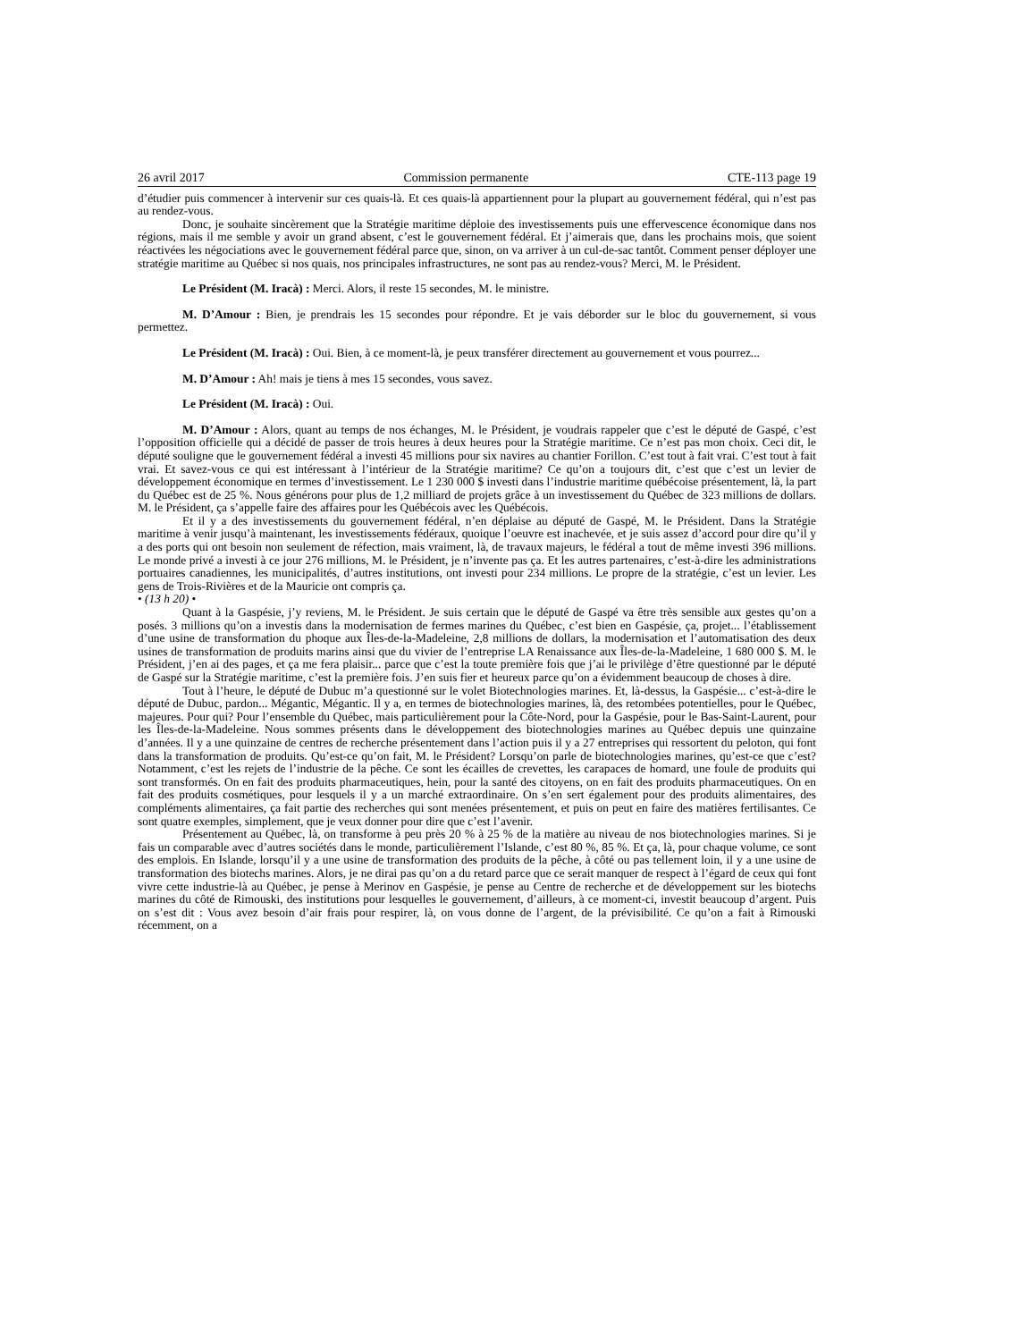26 avril 2017 Commission permanente CTE-113 page 19
d’étudier puis commencer à intervenir sur ces quais-là. Et ces quais-là appartiennent pour la plupart au gouvernement fédéral, qui n’est pas au rendez-vous.
Donc, je souhaite sincèrement que la Stratégie maritime déploie des investissements puis une effervescence économique dans nos régions, mais il me semble y avoir un grand absent, c’est le gouvernement fédéral. Et j’aimerais que, dans les prochains mois, que soient réactivées les négociations avec le gouvernement fédéral parce que, sinon, on va arriver à un cul-de-sac tantôt. Comment penser déployer une stratégie maritime au Québec si nos quais, nos principales infrastructures, ne sont pas au rendez-vous? Merci, M. le Président.
Le Président (M. Iracà) : Merci. Alors, il reste 15 secondes, M. le ministre.
M. D’Amour : Bien, je prendrais les 15 secondes pour répondre. Et je vais déborder sur le bloc du gouvernement, si vous permettez.
Le Président (M. Iracà) : Oui. Bien, à ce moment-là, je peux transférer directement au gouvernement et vous pourrez...
M. D’Amour : Ah! mais je tiens à mes 15 secondes, vous savez.
Le Président (M. Iracà) : Oui.
M. D’Amour : Alors, quant au temps de nos échanges, M. le Président, je voudrais rappeler que c’est le député de Gaspé, c’est l’opposition officielle qui a décidé de passer de trois heures à deux heures pour la Stratégie maritime. Ce n’est pas mon choix. Ceci dit, le député souligne que le gouvernement fédéral a investi 45 millions pour six navires au chantier Forillon. C’est tout à fait vrai. C’est tout à fait vrai. Et savez-vous ce qui est intéressant à l’intérieur de la Stratégie maritime? Ce qu’on a toujours dit, c’est que c’est un levier de développement économique en termes d’investissement. Le 1 230 000 $ investi dans l’industrie maritime québécoise présentement, là, la part du Québec est de 25 %. Nous générons pour plus de 1,2 milliard de projets grâce à un investissement du Québec de 323 millions de dollars. M. le Président, ça s’appelle faire des affaires pour les Québécois avec les Québécois.
Et il y a des investissements du gouvernement fédéral, n’en déplaise au député de Gaspé, M. le Président. Dans la Stratégie maritime à venir jusqu’à maintenant, les investissements fédéraux, quoique l’oeuvre est inachevée, et je suis assez d’accord pour dire qu’il y a des ports qui ont besoin non seulement de réfection, mais vraiment, là, de travaux majeurs, le fédéral a tout de même investi 396 millions. Le monde privé a investi à ce jour 276 millions, M. le Président, je n’invente pas ça. Et les autres partenaires, c’est-à-dire les administrations portuaires canadiennes, les municipalités, d’autres institutions, ont investi pour 234 millions. Le propre de la stratégie, c’est un levier. Les gens de Trois-Rivières et de la Mauricie ont compris ça.
• (13 h 20) •
Quant à la Gaspésie, j’y reviens, M. le Président. Je suis certain que le député de Gaspé va être très sensible aux gestes qu’on a posés. 3 millions qu’on a investis dans la modernisation de fermes marines du Québec, c’est bien en Gaspésie, ça, projet... l’établissement d’une usine de transformation du phoque aux Îles-de-la-Madeleine, 2,8 millions de dollars, la modernisation et l’automatisation des deux usines de transformation de produits marins ainsi que du vivier de l’entreprise LA Renaissance aux Îles-de-la-Madeleine, 1 680 000 $. M. le Président, j’en ai des pages, et ça me fera plaisir... parce que c’est la toute première fois que j’ai le privilège d’être questionné par le député de Gaspé sur la Stratégie maritime, c’est la première fois. J’en suis fier et heureux parce qu’on a évidemment beaucoup de choses à dire.
Tout à l’heure, le député de Dubuc m’a questionné sur le volet Biotechnologies marines. Et, là-dessus, la Gaspésie... c’est-à-dire le député de Dubuc, pardon... Mégantic, Mégantic. Il y a, en termes de biotechnologies marines, là, des retombées potentielles, pour le Québec, majeures. Pour qui? Pour l’ensemble du Québec, mais particulièrement pour la Côte-Nord, pour la Gaspésie, pour le Bas-Saint-Laurent, pour les Îles-de-la-Madeleine. Nous sommes présents dans le développement des biotechnologies marines au Québec depuis une quinzaine d’années. Il y a une quinzaine de centres de recherche présentement dans l’action puis il y a 27 entreprises qui ressortent du peloton, qui font dans la transformation de produits. Qu’est-ce qu’on fait, M. le Président? Lorsqu’on parle de biotechnologies marines, qu’est-ce que c’est? Notamment, c’est les rejets de l’industrie de la pêche. Ce sont les écailles de crevettes, les carapaces de homard, une foule de produits qui sont transformés. On en fait des produits pharmaceutiques, hein, pour la santé des citoyens, on en fait des produits pharmaceutiques. On en fait des produits cosmétiques, pour lesquels il y a un marché extraordinaire. On s’en sert également pour des produits alimentaires, des compléments alimentaires, ça fait partie des recherches qui sont menées présentement, et puis on peut en faire des matières fertilisantes. Ce sont quatre exemples, simplement, que je veux donner pour dire que c’est l’avenir.
Présentement au Québec, là, on transforme à peu près 20 % à 25 % de la matière au niveau de nos biotechnologies marines. Si je fais un comparable avec d’autres sociétés dans le monde, particulièrement l’Islande, c’est 80 %, 85 %. Et ça, là, pour chaque volume, ce sont des emplois. En Islande, lorsqu’il y a une usine de transformation des produits de la pêche, à côté ou pas tellement loin, il y a une usine de transformation des biotechs marines. Alors, je ne dirai pas qu’on a du retard parce que ce serait manquer de respect à l’égard de ceux qui font vivre cette industrie-là au Québec, je pense à Merinov en Gaspésie, je pense au Centre de recherche et de développement sur les biotechs marines du côté de Rimouski, des institutions pour lesquelles le gouvernement, d’ailleurs, à ce moment-ci, investit beaucoup d’argent. Puis on s’est dit : Vous avez besoin d’air frais pour respirer, là, on vous donne de l’argent, de la prévisibilité. Ce qu’on a fait à Rimouski récemment, on a